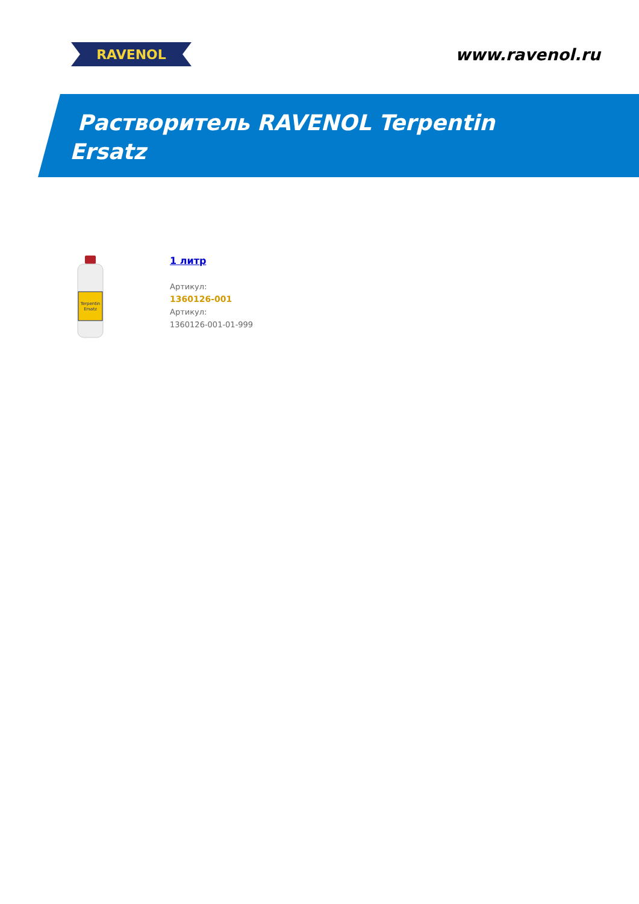RAVENOL
www.ravenol.ru
Растворитель RAVENOL Terpentin
Ersatz
Terpentin
Ersatz
1 литр
Артикул:
1360126-001
Артикул:
1360126-001-01-999